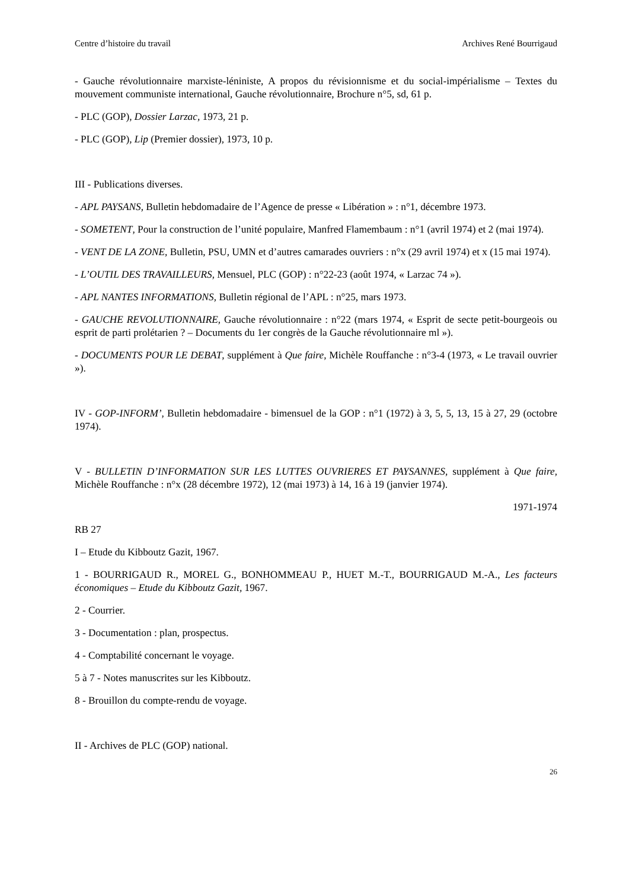Centre d’histoire du travail Archives René Bourrigaud
- Gauche révolutionnaire marxiste-léniniste, A propos du révisionnisme et du social-impérialisme – Textes du mouvement communiste international, Gauche révolutionnaire, Brochure n°5, sd, 61 p.
- PLC (GOP), Dossier Larzac, 1973, 21 p.
- PLC (GOP), Lip (Premier dossier), 1973, 10 p.
III - Publications diverses.
- APL PAYSANS, Bulletin hebdomadaire de l’Agence de presse « Libération » : n°1, décembre 1973.
- SOMETENT, Pour la construction de l’unité populaire, Manfred Flamembaum : n°1 (avril 1974) et 2 (mai 1974).
- VENT DE LA ZONE, Bulletin, PSU, UMN et d’autres camarades ouvriers : n°x (29 avril 1974) et x (15 mai 1974).
- L’OUTIL DES TRAVAILLEURS, Mensuel, PLC (GOP) : n°22-23 (août 1974, « Larzac 74 »).
- APL NANTES INFORMATIONS, Bulletin régional de l’APL : n°25, mars 1973.
- GAUCHE REVOLUTIONNAIRE, Gauche révolutionnaire : n°22 (mars 1974, « Esprit de secte petit-bourgeois ou esprit de parti prolétarien ? – Documents du 1er congrès de la Gauche révolutionnaire ml »).
- DOCUMENTS POUR LE DEBAT, supplément à Que faire, Michèle Rouffanche : n°3-4 (1973, « Le travail ouvrier »).
IV - GOP-INFORM’, Bulletin hebdomadaire - bimensuel de la GOP : n°1 (1972) à 3, 5, 5, 13, 15 à 27, 29 (octobre 1974).
V - BULLETIN D’INFORMATION SUR LES LUTTES OUVRIERES ET PAYSANNES, supplément à Que faire, Michèle Rouffanche : n°x (28 décembre 1972), 12 (mai 1973) à 14, 16 à 19 (janvier 1974).
1971-1974
RB 27
I – Etude du Kibboutz Gazit, 1967.
1 - BOURRIGAUD R., MOREL G., BONHOMMEAU P., HUET M.-T., BOURRIGAUD M.-A., Les facteurs économiques – Etude du Kibboutz Gazit, 1967.
2 - Courrier.
3 - Documentation : plan, prospectus.
4 - Comptabilité concernant le voyage.
5 à 7 - Notes manuscrites sur les Kibboutz.
8 - Brouillon du compte-rendu de voyage.
II - Archives de PLC (GOP) national.
26